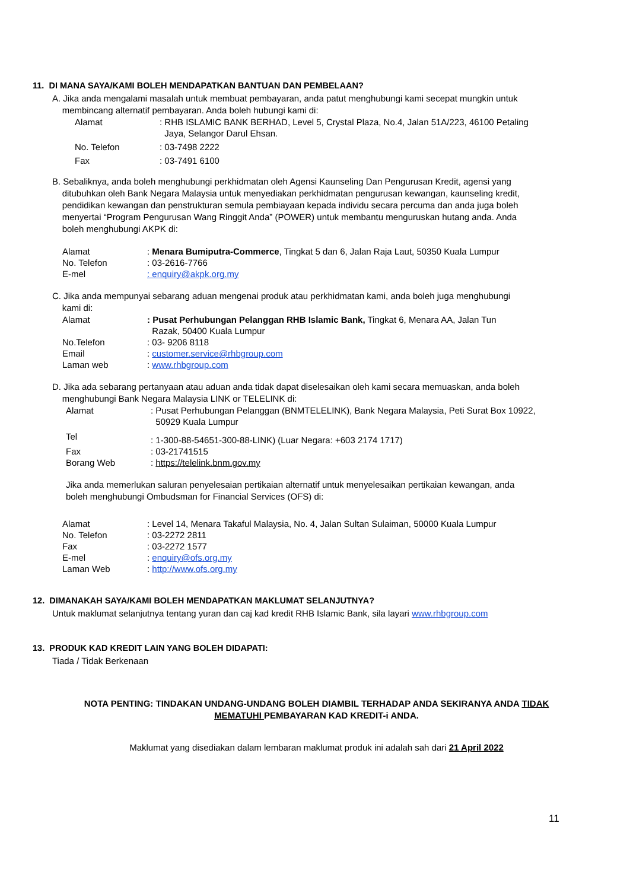11. DI MANA SAYA/KAMI BOLEH MENDAPATKAN BANTUAN DAN PEMBELAAN?
A. Jika anda mengalami masalah untuk membuat pembayaran, anda patut menghubungi kami secepat mungkin untuk
membincang alternatif pembayaran. Anda boleh hubungi kami di:
| Alamat | : RHB ISLAMIC BANK BERHAD, Level 5, Crystal Plaza, No.4, Jalan 51A/223, 46100 Petaling Jaya, Selangor Darul Ehsan. |
| No. Telefon | : 03-7498 2222 |
| Fax | : 03-7491 6100 |
B. Sebaliknya, anda boleh menghubungi perkhidmatan oleh Agensi Kaunseling Dan Pengurusan Kredit, agensi yang
ditubuhkan oleh Bank Negara Malaysia untuk menyediakan perkhidmatan pengurusan kewangan, kaunseling kredit,
pendidikan kewangan dan penstrukturan semula pembiayaan kepada individu secara percuma dan anda juga boleh
menyertai “Program Pengurusan Wang Ringgit Anda” (POWER) untuk membantu menguruskan hutang anda. Anda
boleh menghubungi AKPK di:
| Alamat | : Menara Bumiputra-Commerce , Tingkat 5 dan 6, Jalan Raja Laut, 50350 Kuala Lumpur |
| No. Telefon | : 03-2616-7766 |
| E-mel | : enquiry@akpk.org.my |
C. Jika anda mempunyai sebarang aduan mengenai produk atau perkhidmatan kami, anda boleh juga menghubungi
kami di:
| Alamat | : Pusat Perhubungan Pelanggan RHB Islamic Bank, Tingkat 6, Menara AA, Jalan Tun Razak, 50400 Kuala Lumpur |
| No.Telefon | : 03- 9206 8118 |
| Email | : customer.service@rhbgroup.com |
| Laman web | : www.rhbgroup.com |
D. Jika ada sebarang pertanyaan atau aduan anda tidak dapat diselesaikan oleh kami secara memuaskan, anda boleh
menghubungi Bank Negara Malaysia LINK or TELELINK di:
| Alamat | : Pusat Perhubungan Pelanggan (BNMTELELINK), Bank Negara Malaysia, Peti Surat Box 10922, 50929 Kuala Lumpur |
| Tel | : 1-300-88-54651-300-88-LINK) (Luar Negara: +603 2174 1717) |
| Fax | : 03-21741515 |
| Borang Web | : https://telelink.bnm.gov.my |
Jika anda memerlukan saluran penyelesaian pertikaian alternatif untuk menyelesaikan pertikaian kewangan, anda
boleh menghubungi Ombudsman for Financial Services (OFS) di:
| Alamat | : Level 14, Menara Takaful Malaysia, No. 4, Jalan Sultan Sulaiman, 50000 Kuala Lumpur |
| No. Telefon | : 03-2272 2811 |
| Fax | : 03-2272 1577 |
| E-mel | : enquiry@ofs.org.my |
| Laman Web | : http://www.ofs.org.my |
12. DIMANAKAH SAYA/KAMI BOLEH MENDAPATKAN MAKLUMAT SELANJUTNYA?
Untuk maklumat selanjutnya tentang yuran dan caj kad kredit RHB Islamic Bank, sila layari www.rhbgroup.com
13. PRODUK KAD KREDIT LAIN YANG BOLEH DIDAPATI:
Tiada / Tidak Berkenaan
NOTA PENTING: TINDAKAN UNDANG-UNDANG BOLEH DIAMBIL TERHADAP ANDA SEKIRANYA ANDA TIDAK
MEMATUHI PEMBAYARAN KAD KREDIT-i ANDA.
Maklumat yang disediakan dalam lembaran maklumat produk ini adalah sah dari 21 April 2022
11